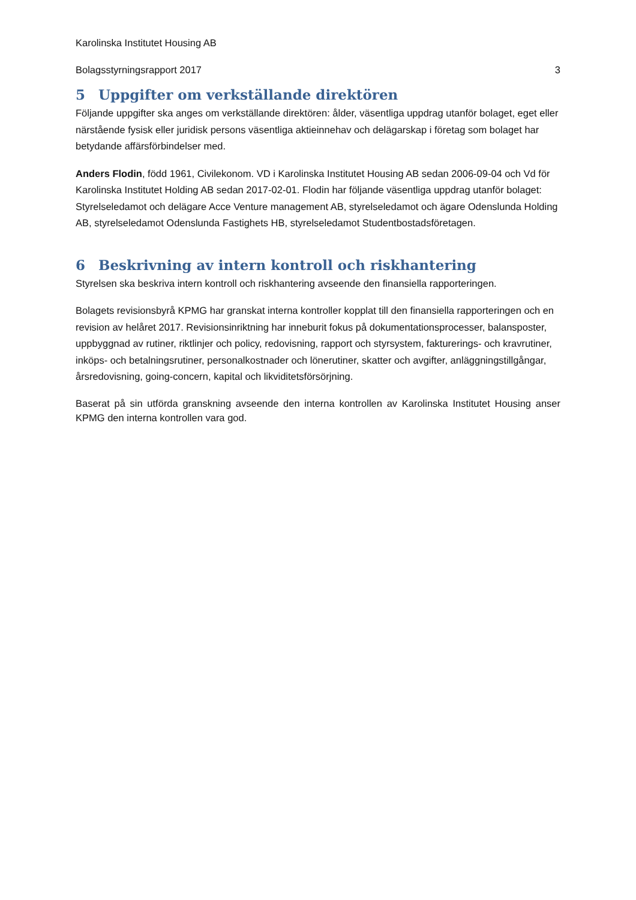Karolinska Institutet Housing AB
Bolagsstyrningsrapport 2017 3
5 Uppgifter om verkställande direktören
Följande uppgifter ska anges om verkställande direktören: ålder, väsentliga uppdrag utanför bolaget, eget eller närstående fysisk eller juridisk persons väsentliga aktieinnehav och delägarskap i företag som bolaget har betydande affärsförbindelser med.
Anders Flodin, född 1961, Civilekonom. VD i Karolinska Institutet Housing AB sedan 2006-09-04 och Vd för Karolinska Institutet Holding AB sedan 2017-02-01. Flodin har följande väsentliga uppdrag utanför bolaget: Styrelseledamot och delägare Acce Venture management AB, styrelseledamot och ägare Odenslunda Holding AB, styrelseledamot Odenslunda Fastighets HB, styrelseledamot Studentbostadsföretagen.
6 Beskrivning av intern kontroll och riskhantering
Styrelsen ska beskriva intern kontroll och riskhantering avseende den finansiella rapporteringen.
Bolagets revisionsbyrå KPMG har granskat interna kontroller kopplat till den finansiella rapporteringen och en revision av helåret 2017. Revisionsinriktning har inneburit fokus på dokumentationsprocesser, balansposter, uppbyggnad av rutiner, riktlinjer och policy, redovisning, rapport och styrsystem, fakturerings- och kravrutiner, inköps- och betalningsrutiner, personalkostnader och lönerutiner, skatter och avgifter, anläggningstillgångar, årsredovisning, going-concern, kapital och likviditetsförsörjning.
Baserat på sin utförda granskning avseende den interna kontrollen av Karolinska Institutet Housing anser KPMG den interna kontrollen vara god.